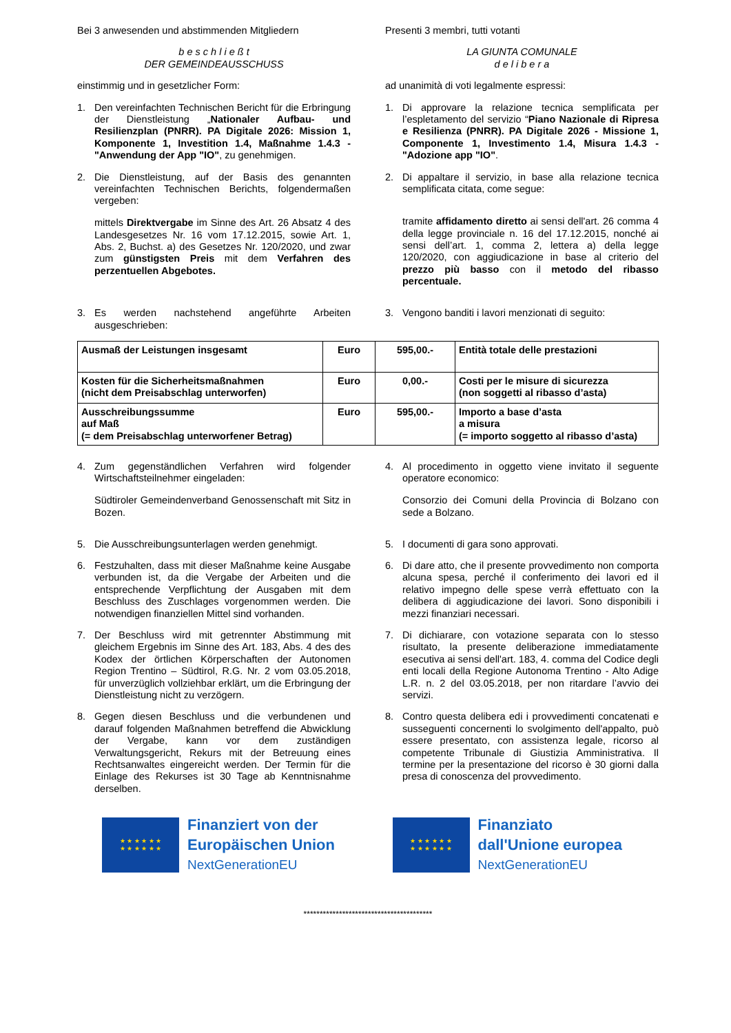Bei 3 anwesenden und abstimmenden Mitgliedern Presenti 3 membri, tutti votanti
b e s c h l i e ß t
DER GEMEINDEAUSSCHUSS
LA GIUNTA COMUNALE
d e l i b e r a
einstimmig und in gesetzlicher Form: ad unanimità di voti legalmente espressi:
1. Den vereinfachten Technischen Bericht für die Erbringung der Dienstleistung „Nationaler Aufbau- und Resilienzplan (PNRR). PA Digitale 2026: Mission 1, Komponente 1, Investition 1.4, Maßnahme 1.4.3 - "Anwendung der App "IO", zu genehmigen.
1. Di approvare la relazione tecnica semplificata per l’espletamento del servizio “Piano Nazionale di Ripresa e Resilienza (PNRR). PA Digitale 2026 - Missione 1, Componente 1, Investimento 1.4, Misura 1.4.3 - "Adozione app "IO".
2. Die Dienstleistung, auf der Basis des genannten vereinfachten Technischen Berichts, folgendermaßen vergeben:
mittels Direktvergabe im Sinne des Art. 26 Absatz 4 des Landesgesetzes Nr. 16 vom 17.12.2015, sowie Art. 1, Abs. 2, Buchst. a) des Gesetzes Nr. 120/2020, und zwar zum günstigsten Preis mit dem Verfahren des perzentuellen Abgebotes.
2. Di appaltare il servizio, in base alla relazione tecnica semplificata citata, come segue:
tramite affidamento diretto ai sensi dell'art. 26 comma 4 della legge provinciale n. 16 del 17.12.2015, nonché ai sensi dell’art. 1, comma 2, lettera a) della legge 120/2020, con aggiudicazione in base al criterio del prezzo più basso con il metodo del ribasso percentuale.
3. Es werden nachstehend angeführte Arbeiten ausgeschrieben:
3. Vengono banditi i lavori menzionati di seguito:
| Ausmaß der Leistungen insgesamt | Euro | 595,00.- | Entità totale delle prestazioni |
| Kosten für die Sicherheitsmaßnahmen (nicht dem Preisabschlag unterworfen) | Euro | 0,00.- | Costi per le misure di sicurezza (non soggetti al ribasso d’asta) |
| Ausschreibungssumme auf Maß (= dem Preisabschlag unterworfener Betrag) | Euro | 595,00.- | Importo a base d’asta a misura (= importo soggetto al ribasso d’asta) |
4. Zum gegenständlichen Verfahren wird folgender Wirtschaftsteilnehmer eingeladen:
Südtiroler Gemeindenverband Genossenschaft mit Sitz in Bozen.
4. Al procedimento in oggetto viene invitato il seguente operatore economico:
Consorzio dei Comuni della Provincia di Bolzano con sede a Bolzano.
5. Die Ausschreibungsunterlagen werden genehmigt.
5. I documenti di gara sono approvati.
6. Festzuhalten, dass mit dieser Maßnahme keine Ausgabe verbunden ist, da die Vergabe der Arbeiten und die entsprechende Verpflichtung der Ausgaben mit dem Beschluss des Zuschlages vorgenommen werden. Die notwendigen finanziellen Mittel sind vorhanden.
6. Di dare atto, che il presente provvedimento non comporta alcuna spesa, perché il conferimento dei lavori ed il relativo impegno delle spese verrà effettuato con la delibera di aggiudicazione dei lavori. Sono disponibili i mezzi finanziari necessari.
7. Der Beschluss wird mit getrennter Abstimmung mit gleichem Ergebnis im Sinne des Art. 183, Abs. 4 des des Kodex der örtlichen Körperschaften der Autonomen Region Trentino – Südtirol, R.G. Nr. 2 vom 03.05.2018, für unverzüglich vollziehbar erklärt, um die Erbringung der Dienstleistung nicht zu verzögern.
7. Di dichiarare, con votazione separata con lo stesso risultato, la presente deliberazione immediatamente esecutiva ai sensi dell'art. 183, 4. comma del Codice degli enti locali della Regione Autonoma Trentino - Alto Adige L.R. n. 2 del 03.05.2018, per non ritardare l’avvio dei servizi.
8. Gegen diesen Beschluss und die verbundenen und darauf folgenden Maßnahmen betreffend die Abwicklung der Vergabe, kann vor dem zuständigen Verwaltungsgericht, Rekurs mit der Betreuung eines Rechtsanwaltes eingereicht werden. Der Termin für die Einlage des Rekurses ist 30 Tage ab Kenntnisnahme derselben.
8. Contro questa delibera edi i provvedimenti concatenati e susseguenti concernenti lo svolgimento dell'appalto, può essere presentato, con assistenza legale, ricorso al competente Tribunale di Giustizia Amministrativa. Il termine per la presentazione del ricorso è 30 giorni dalla presa di conoscenza del provvedimento.
★ ★ ★ ★ ★ ★
★ ★ ★ ★ ★ ★
Finanziert von der
Europäischen Union
NextGenerationEU
★ ★ ★ ★ ★ ★
★ ★ ★ ★ ★ ★
Finanziato
dall'Unione europea
NextGenerationEU
****************************************